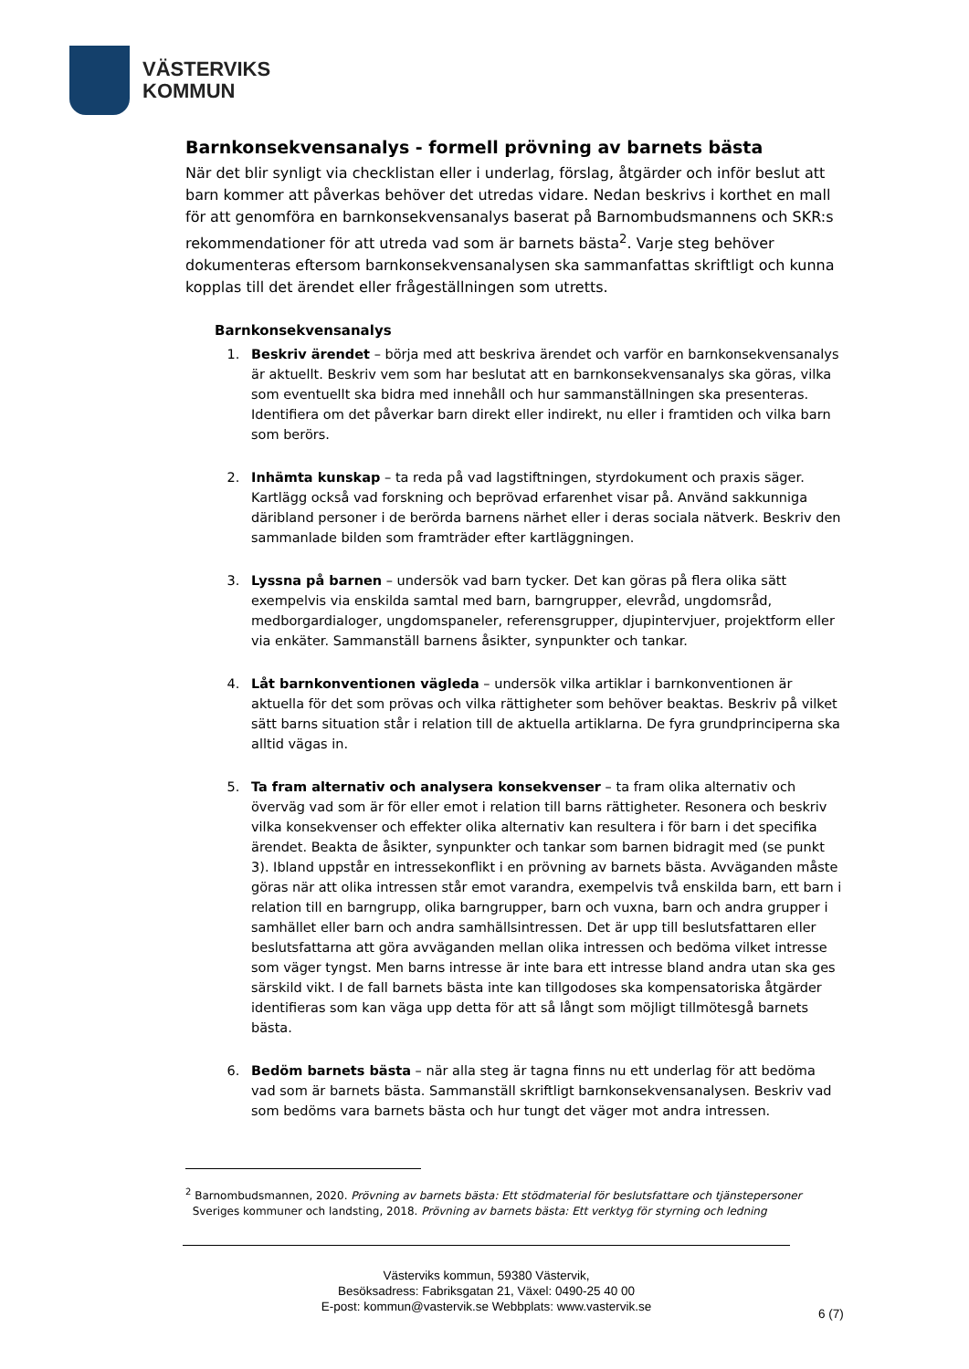VÄSTERVIKS
KOMMUN
Barnkonsekvensanalys - formell prövning av barnets bästa
När det blir synligt via checklistan eller i underlag, förslag, åtgärder och inför beslut att barn kommer att påverkas behöver det utredas vidare. Nedan beskrivs i korthet en mall för att genomföra en barnkonsekvensanalys baserat på Barnombudsmannens och SKR:s rekommendationer för att utreda vad som är barnets bästa<sup>2</sup>. Varje steg behöver dokumenteras eftersom barnkonsekvensanalysen ska sammanfattas skriftligt och kunna kopplas till det ärendet eller frågeställningen som utretts.
Barnkonsekvensanalys
1. Beskriv ärendet – börja med att beskriva ärendet och varför en barnkonsekvensanalys är aktuellt. Beskriv vem som har beslutat att en barnkonsekvensanalys ska göras, vilka som eventuellt ska bidra med innehåll och hur sammanställningen ska presenteras. Identifiera om det påverkar barn direkt eller indirekt, nu eller i framtiden och vilka barn som berörs.
2. Inhämta kunskap – ta reda på vad lagstiftningen, styrdokument och praxis säger. Kartlägg också vad forskning och beprövad erfarenhet visar på. Använd sakkunniga däribland personer i de berörda barnens närhet eller i deras sociala nätverk. Beskriv den sammanlade bilden som framträder efter kartläggningen.
3. Lyssna på barnen – undersök vad barn tycker. Det kan göras på flera olika sätt exempelvis via enskilda samtal med barn, barngrupper, elevråd, ungdomsråd, medborgardialoger, ungdomspaneler, referensgrupper, djupintervjuer, projektform eller via enkäter. Sammanställ barnens åsikter, synpunkter och tankar.
4. Låt barnkonventionen vägleda – undersök vilka artiklar i barnkonventionen är aktuella för det som prövas och vilka rättigheter som behöver beaktas. Beskriv på vilket sätt barns situation står i relation till de aktuella artiklarna. De fyra grundprinciperna ska alltid vägas in.
5. Ta fram alternativ och analysera konsekvenser – ta fram olika alternativ och överväg vad som är för eller emot i relation till barns rättigheter. Resonera och beskriv vilka konsekvenser och effekter olika alternativ kan resultera i för barn i det specifika ärendet. Beakta de åsikter, synpunkter och tankar som barnen bidragit med (se punkt 3). Ibland uppstår en intressekonflikt i en prövning av barnets bästa. Avväganden måste göras när att olika intressen står emot varandra, exempelvis två enskilda barn, ett barn i relation till en barngrupp, olika barngrupper, barn och vuxna, barn och andra grupper i samhället eller barn och andra samhällsintressen. Det är upp till beslutsfattaren eller beslutsfattarna att göra avväganden mellan olika intressen och bedöma vilket intresse som väger tyngst. Men barns intresse är inte bara ett intresse bland andra utan ska ges särskild vikt. I de fall barnets bästa inte kan tillgodoses ska kompensatoriska åtgärder identifieras som kan väga upp detta för att så långt som möjligt tillmötesgå barnets bästa.
6. Bedöm barnets bästa – när alla steg är tagna finns nu ett underlag för att bedöma vad som är barnets bästa. Sammanställ skriftligt barnkonsekvensanalysen. Beskriv vad som bedöms vara barnets bästa och hur tungt det väger mot andra intressen.
<sup>2</sup> Barnombudsmannen, 2020. Prövning av barnets bästa: Ett stödmaterial för beslutsfattare och tjänstepersoner
Sveriges kommuner och landsting, 2018. Prövning av barnets bästa: Ett verktyg för styrning och ledning
Västerviks kommun, 59380 Västervik,
Besöksadress: Fabriksgatan 21, Växel: 0490-25 40 00
E-post: kommun@vastervik.se Webbplats: www.vastervik.se
6 (7)